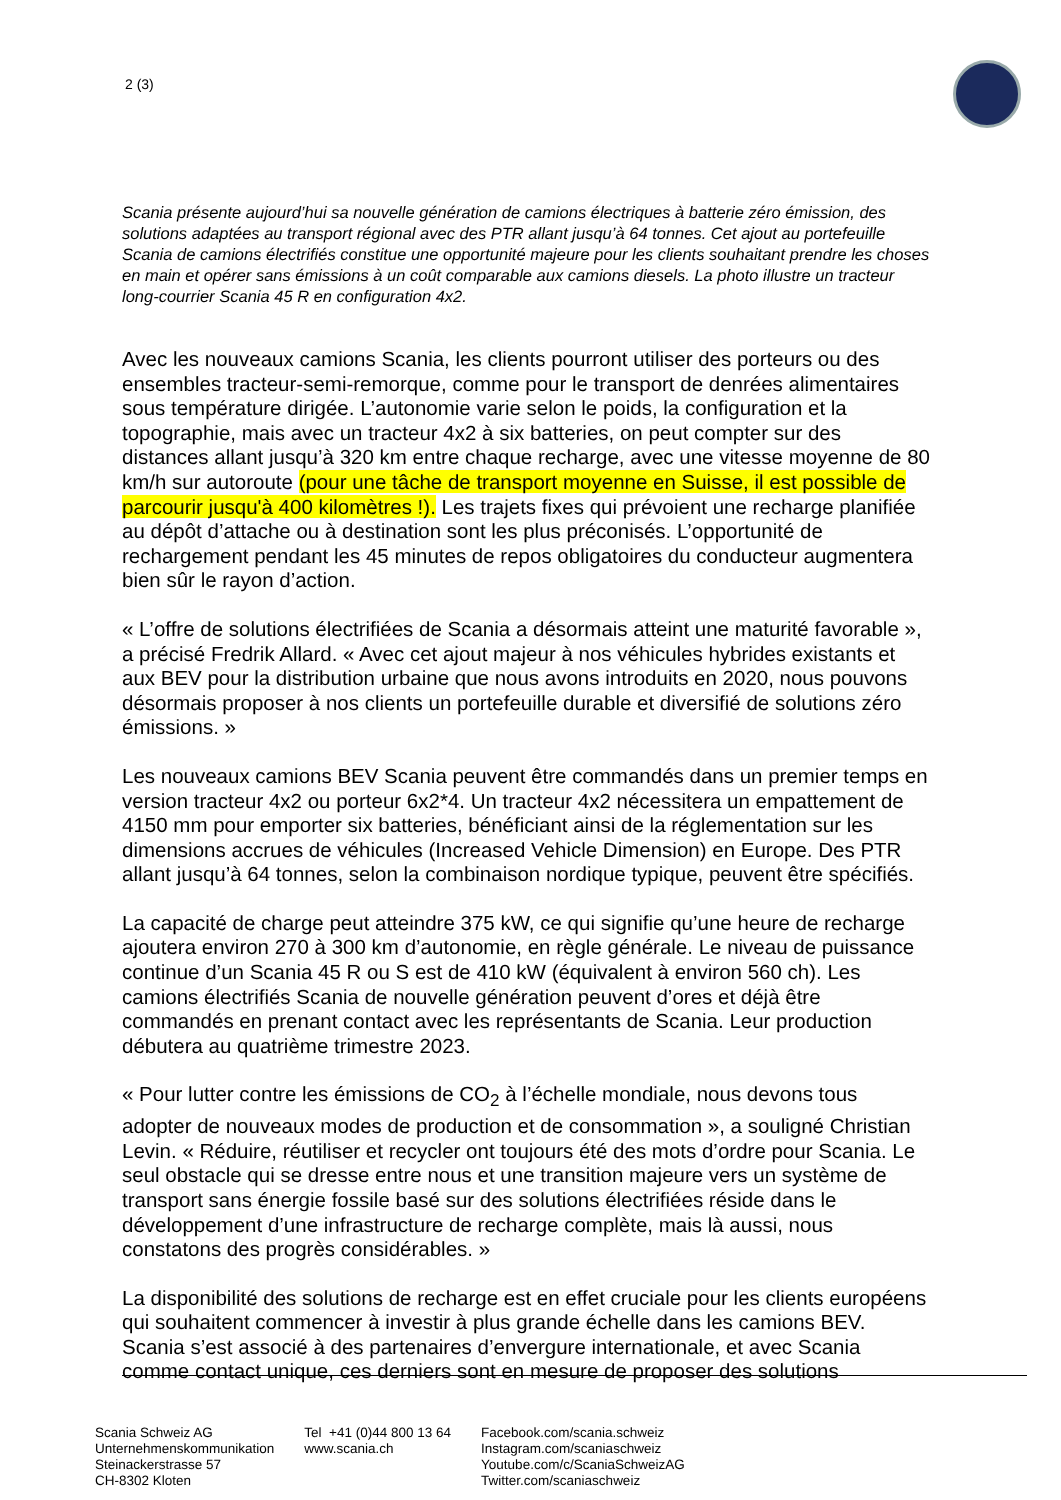2 (3)
Scania présente aujourd’hui sa nouvelle génération de camions électriques à batterie zéro émission, des solutions adaptées au transport régional avec des PTR allant jusqu’à 64 tonnes. Cet ajout au portefeuille Scania de camions électrifiés constitue une opportunité majeure pour les clients souhaitant prendre les choses en main et opérer sans émissions à un coût comparable aux camions diesels. La photo illustre un tracteur long-courrier Scania 45 R en configuration 4x2.
Avec les nouveaux camions Scania, les clients pourront utiliser des porteurs ou des ensembles tracteur-semi-remorque, comme pour le transport de denrées alimentaires sous température dirigée. L’autonomie varie selon le poids, la configuration et la topographie, mais avec un tracteur 4x2 à six batteries, on peut compter sur des distances allant jusqu’à 320 km entre chaque recharge, avec une vitesse moyenne de 80 km/h sur autoroute (pour une tâche de transport moyenne en Suisse, il est possible de parcourir jusqu'à 400 kilomètres !). Les trajets fixes qui prévoient une recharge planifiée au dépôt d’attache ou à destination sont les plus préconisés. L’opportunité de rechargement pendant les 45 minutes de repos obligatoires du conducteur augmentera bien sûr le rayon d’action.
« L’offre de solutions électrifiées de Scania a désormais atteint une maturité favorable », a précisé Fredrik Allard. « Avec cet ajout majeur à nos véhicules hybrides existants et aux BEV pour la distribution urbaine que nous avons introduits en 2020, nous pouvons désormais proposer à nos clients un portefeuille durable et diversifié de solutions zéro émissions. »
Les nouveaux camions BEV Scania peuvent être commandés dans un premier temps en version tracteur 4x2 ou porteur 6x2*4. Un tracteur 4x2 nécessitera un empattement de 4150 mm pour emporter six batteries, bénéficiant ainsi de la réglementation sur les dimensions accrues de véhicules (Increased Vehicle Dimension) en Europe. Des PTR allant jusqu’à 64 tonnes, selon la combinaison nordique typique, peuvent être spécifiés.
La capacité de charge peut atteindre 375 kW, ce qui signifie qu’une heure de recharge ajoutera environ 270 à 300 km d’autonomie, en règle générale. Le niveau de puissance continue d’un Scania 45 R ou S est de 410 kW (équivalent à environ 560 ch). Les camions électrifiés Scania de nouvelle génération peuvent d’ores et déjà être commandés en prenant contact avec les représentants de Scania. Leur production débutera au quatrième trimestre 2023.
« Pour lutter contre les émissions de CO<sub>2</sub> à l’échelle mondiale, nous devons tous adopter de nouveaux modes de production et de consommation », a souligné Christian Levin. « Réduire, réutiliser et recycler ont toujours été des mots d’ordre pour Scania. Le seul obstacle qui se dresse entre nous et une transition majeure vers un système de transport sans énergie fossile basé sur des solutions électrifiées réside dans le développement d’une infrastructure de recharge complète, mais là aussi, nous constatons des progrès considérables. »
La disponibilité des solutions de recharge est en effet cruciale pour les clients européens qui souhaitent commencer à investir à plus grande échelle dans les camions BEV. Scania s’est associé à des partenaires d’envergure internationale, et avec Scania comme contact unique, ces derniers sont en mesure de proposer des solutions
Scania Schweiz AG
Unternehmenskommunikation
Steinackerstrasse 57
CH-8302 Kloten
Tel +41 (0)44 800 13 64
www.scania.ch
Facebook.com/scania.schweiz
Instagram.com/scaniaschweiz
Youtube.com/c/ScaniaSchweizAG
Twitter.com/scaniaschweiz